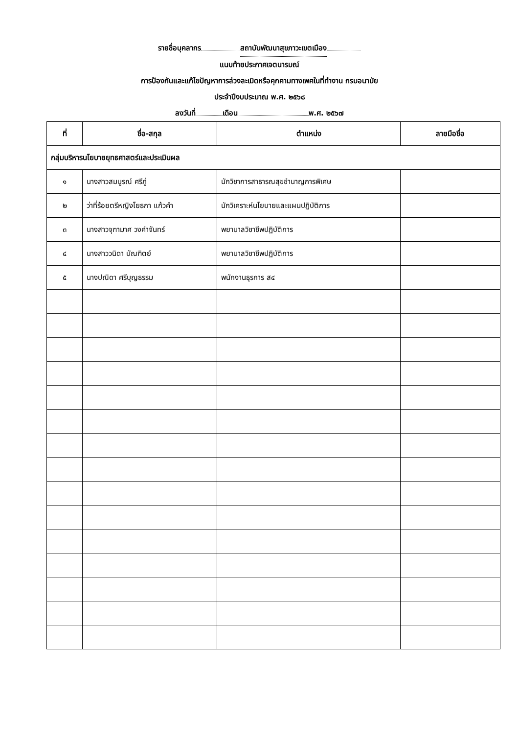รายชื่อบุคลากร สถาบันพัฒนาสุขภาวะเขตเมือง
แนบท้ายประกาศเจตนารมณ์
การป้องกันและแก้ไขปัญหาการล่วงละเมิดหรือคุกคามทางเพศในที่ทำงาน กรมอนามัย
ประจำปีงบประมาณ พ.ศ. ๒๕๖๘
ลงวันที่ เดือน พ.ศ. ๒๕๖๗
| ที่ | ชื่อ-สกุล | ตำแหน่ง | ลายมือชื่อ |
| --- | --- | --- | --- |
| กลุ่มบริหารนโยบายยุทธศาสตร์และประเมินผล | | | |
| ๑ | นางสาวสมบูรณ์ ศรีภู่ | นักวิชาการสาธารณสุขชำนาญการพิเศษ | |
| ๒ | ว่าที่ร้อยตรีหญิงโยธกา แก้วคำ | นักวิเคราะห์นโยบายและแผนปฏิบัติการ | |
| ๓ | นางสาวจุฑามาศ วงคำจันทร์ | พยาบาลวิชาชีพปฏิบัติการ | |
| ๔ | นางสาววนิดา บัณฑิตย์ | พยาบาลวิชาชีพปฏิบัติการ | |
| ๕ | นางปณิดา ศรีบุญธรรม | พนักงานธุรการ ส๔ | |